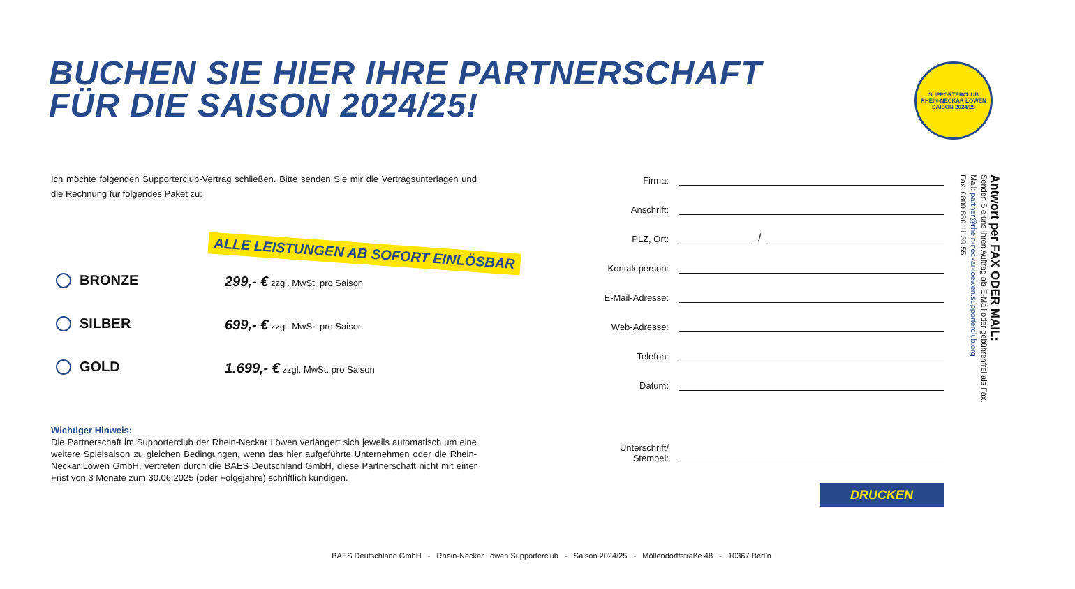BUCHEN SIE HIER IHRE PARTNERSCHAFT
FÜR DIE SAISON 2024/25!
SUPPORTERCLUB
RHEIN-NECKAR LÖWEN
SAISON 2024/25
Ich möchte folgenden Supporterclub-Vertrag schließen. Bitte senden Sie mir die Vertragsunterlagen und die Rechnung für folgendes Paket zu:
ALLE LEISTUNGEN AB SOFORT EINLÖSBAR
BRONZE 299,- € zzgl. MwSt. pro Saison
SILBER 699,- € zzgl. MwSt. pro Saison
GOLD
1.699,- € zzgl. MwSt. pro Saison
Wichtiger Hinweis:
Die Partnerschaft im Supporterclub der Rhein-Neckar Löwen verlängert sich jeweils automatisch um eine weitere Spielsaison zu gleichen Bedingungen, wenn das hier aufgeführte Unternehmen oder die Rhein-Neckar Löwen GmbH, vertreten durch die BAES Deutschland GmbH, diese Partnerschaft nicht mit einer Frist von 3 Monate zum 30.06.2025 (oder Folgejahre) schriftlich kündigen.
Firma:
Anschrift:
PLZ, Ort:
/
Kontaktperson:
E-Mail-Adresse:
Web-Adresse:
Telefon:
Datum:
Unterschrift/
Stempel:
DRUCKEN
Antwort per FAX ODER MAIL:
Senden Sie uns Ihren Auftrag als E-Mail oder gebührenfrei als Fax.
Mail: partner@rhein-neckar-loewen.supporterclub.org
Fax: 0800 880 11 39 55
BAES Deutschland GmbH - Rhein-Neckar Löwen Supporterclub - Saison 2024/25 - Möllendorffstraße 48 - 10367 Berlin